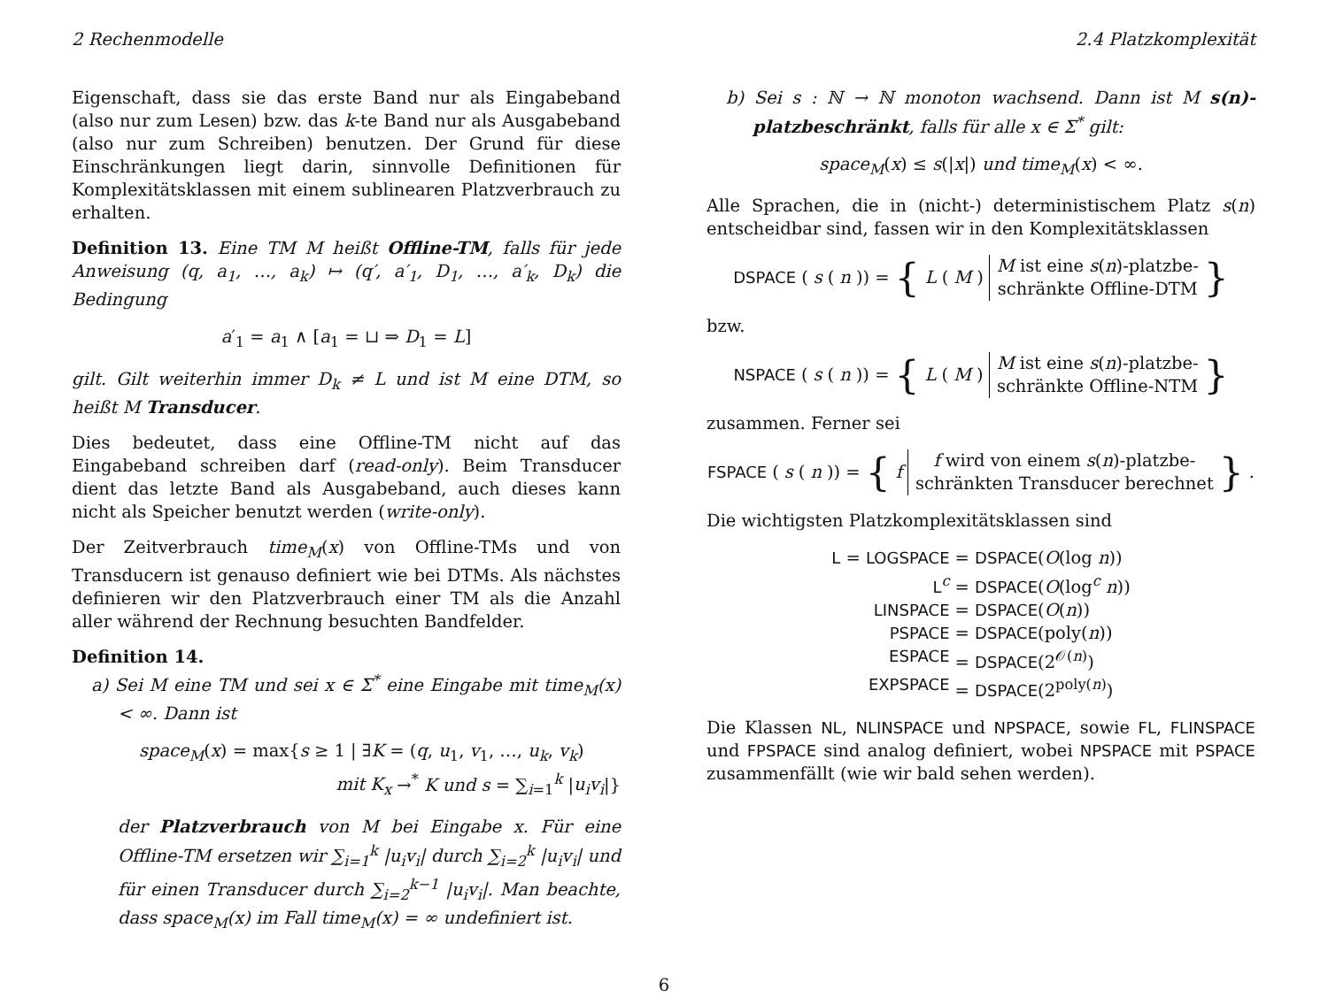2 Rechenmodelle 2.4 Platzkomplexität
Eigenschaft, dass sie das erste Band nur als Eingabeband (also nur zum Lesen) bzw. das k-te Band nur als Ausgabeband (also nur zum Schreiben) benutzen. Der Grund für diese Einschränkungen liegt darin, sinnvolle Definitionen für Komplexitätsklassen mit einem sublinearen Platzverbrauch zu erhalten.
Definition 13. Eine TM M heißt Offline-TM, falls für jede Anweisung (q, a<sub>1</sub>, …, a<sub>k</sub>) ↦ (q′, a′<sub>1</sub>, D<sub>1</sub>, …, a′<sub>k</sub>, D<sub>k</sub>) die Bedingung
a′<sub>1</sub> = a<sub>1</sub> ∧ [a<sub>1</sub> = ⊔ ⇒ D<sub>1</sub> = L]
gilt. Gilt weiterhin immer D<sub>k</sub> ≠ L und ist M eine DTM, so heißt M Transducer.
Dies bedeutet, dass eine Offline-TM nicht auf das Eingabeband schreiben darf (read-only). Beim Transducer dient das letzte Band als Ausgabeband, auch dieses kann nicht als Speicher benutzt werden (write-only).
Der Zeitverbrauch time<sub>M</sub>(x) von Offline-TMs und von Transducern ist genauso definiert wie bei DTMs. Als nächstes definieren wir den Platzverbrauch einer TM als die Anzahl aller während der Rechnung besuchten Bandfelder.
Definition 14.
a) Sei M eine TM und sei x ∈ Σ<sup>*</sup> eine Eingabe mit time<sub>M</sub>(x) < ∞. Dann ist
space<sub>M</sub>(x) = max{s ≥ 1 | ∃K = (q, u<sub>1</sub>, v<sub>1</sub>, …, u<sub>k</sub>, v<sub>k</sub>)
mit K<sub>x</sub> →<sup>*</sup> K und s = ∑<sub>i=1</sub><sup>k</sup> |u<sub>i</sub>v<sub>i</sub>|}
der Platzverbrauch von M bei Eingabe x. Für eine Offline-TM ersetzen wir ∑<sub>i=1</sub><sup>k</sup> |u<sub>i</sub>v<sub>i</sub>| durch ∑<sub>i=2</sub><sup>k</sup> |u<sub>i</sub>v<sub>i</sub>| und für einen Transducer durch ∑<sub>i=2</sub><sup>k−1</sup> |u<sub>i</sub>v<sub>i</sub>|. Man beachte, dass space<sub>M</sub>(x) im Fall time<sub>M</sub>(x) = ∞ undefiniert ist.
b) Sei s : ℕ → ℕ monoton wachsend. Dann ist M s(n)-platzbeschränkt, falls für alle x ∈ Σ<sup>*</sup> gilt:
space<sub>M</sub>(x) ≤ s(|x|) und time<sub>M</sub>(x) < ∞.
Alle Sprachen, die in (nicht-) deterministischem Platz s(n) entscheidbar sind, fassen wir in den Komplexitätsklassen
DSPACE (s (n)) = { L (M) M ist eine s(n)-platzbe-
schränkte Offline-DTM }
bzw.
NSPACE (s (n)) = { L (M) M ist eine s(n)-platzbe-
schränkte Offline-NTM }
zusammen. Ferner sei
FSPACE (s (n)) = { f f wird von einem s(n)-platzbe-
schränkten Transducer berechnet }.
Die wichtigsten Platzkomplexitätsklassen sind
L = LOGSPACE
= DSPACE(O(log n))
L<sup>c</sup>
= DSPACE(O(log<sup>c</sup> n))
LINSPACE
= DSPACE(O(n))
PSPACE
= DSPACE(poly(n))
ESPACE
= DSPACE(2<sup>𝒪(n)</sup>)
EXPSPACE
= DSPACE(2<sup>poly(n)</sup>)
Die Klassen NL, NLINSPACE und NPSPACE, sowie FL, FLINSPACE und FPSPACE sind analog definiert, wobei NPSPACE mit PSPACE zusammenfällt (wie wir bald sehen werden).
6